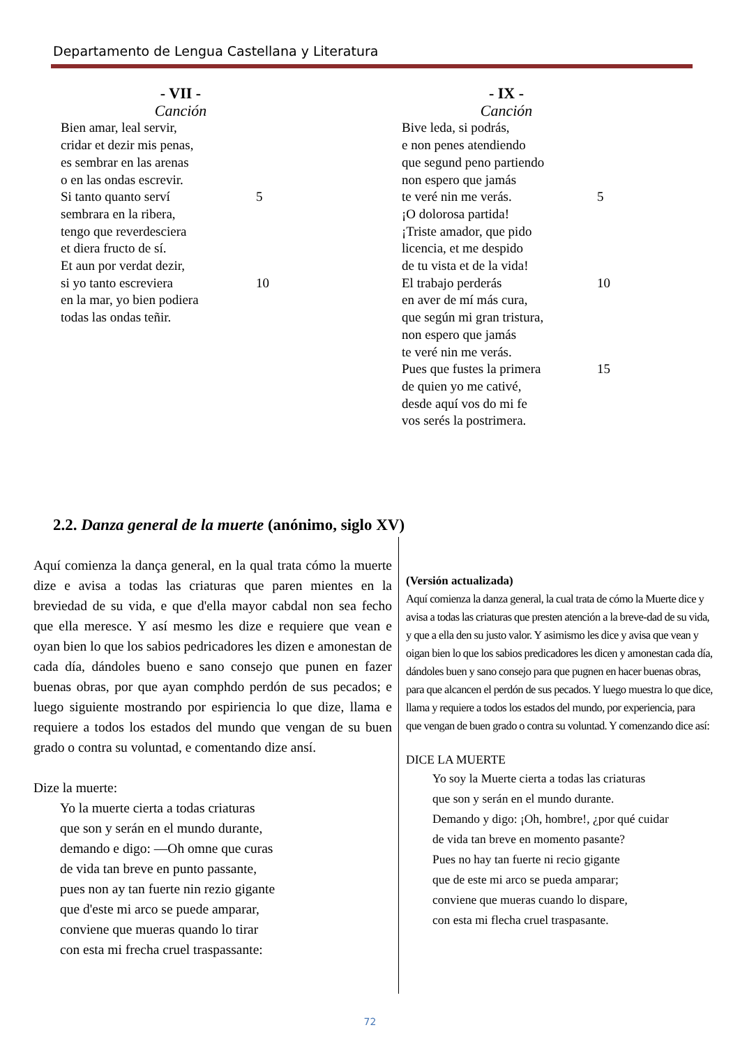Departamento de Lengua Castellana y Literatura
- VII -
Canción
Bien amar, leal servir,
cridar et dezir mis penas,
es sembrar en las arenas
o en las ondas escrevir.
Si tanto quanto serví 5
sembrara en la ribera,
tengo que reverdesciera
et diera fructo de sí.
Et aun por verdat dezir,
si yo tanto escreviera 10
en la mar, yo bien podiera
todas las ondas teñir.
- IX -
Canción
Bive leda, si podrás,
e non penes atendiendo
que segund peno partiendo
non espero que jamás
te veré nin me verás. 5
¡O dolorosa partida!
¡Triste amador, que pido
licencia, et me despido
de tu vista et de la vida!
El trabajo perderás 10
en aver de mí más cura,
que según mi gran tristura,
non espero que jamás
te veré nin me verás.
Pues que fustes la primera 15
de quien yo me cativé,
desde aquí vos do mi fe
vos serés la postrimera.
2.2. Danza general de la muerte (anónimo, siglo XV)
Aquí comienza la dança general, en la qual trata cómo la muerte dize e avisa a todas las criaturas que paren mientes en la breviedad de su vida, e que d'ella mayor cabdal non sea fecho que ella meresce. Y así mesmo les dize e requiere que vean e oyan bien lo que los sabios pedricadores les dizen e amonestan de cada día, dándoles bueno e sano consejo que punen en fazer buenas obras, por que ayan comphdo perdón de sus pecados; e luego siguiente mostrando por espiriencia lo que dize, llama e requiere a todos los estados del mundo que vengan de su buen grado o contra su voluntad, e comentando dize ansí.
Dize la muerte:
Yo la muerte cierta a todas criaturas
que son y serán en el mundo durante,
demando e digo: —Oh omne que curas
de vida tan breve en punto passante,
pues non ay tan fuerte nin rezio gigante
que d'este mi arco se puede amparar,
conviene que mueras quando lo tirar
con esta mi frecha cruel traspassante:
(Versión actualizada)
Aquí comienza la danza general, la cual trata de cómo la Muerte dice y avisa a todas las criaturas que presten atención a la breve-dad de su vida, y que a ella den su justo valor. Y asimismo les dice y avisa que vean y oigan bien lo que los sabios predicadores les dicen y amonestan cada día, dándoles buen y sano consejo para que pugnen en hacer buenas obras, para que alcancen el perdón de sus pecados. Y luego muestra lo que dice, llama y requiere a todos los estados del mundo, por experiencia, para que vengan de buen grado o contra su voluntad. Y comenzando dice así:
DICE LA MUERTE
Yo soy la Muerte cierta a todas las criaturas
que son y serán en el mundo durante.
Demando y digo: ¡Oh, hombre!, ¿por qué cuidar
de vida tan breve en momento pasante?
Pues no hay tan fuerte ni recio gigante
que de este mi arco se pueda amparar;
conviene que mueras cuando lo dispare,
con esta mi flecha cruel traspasante.
72